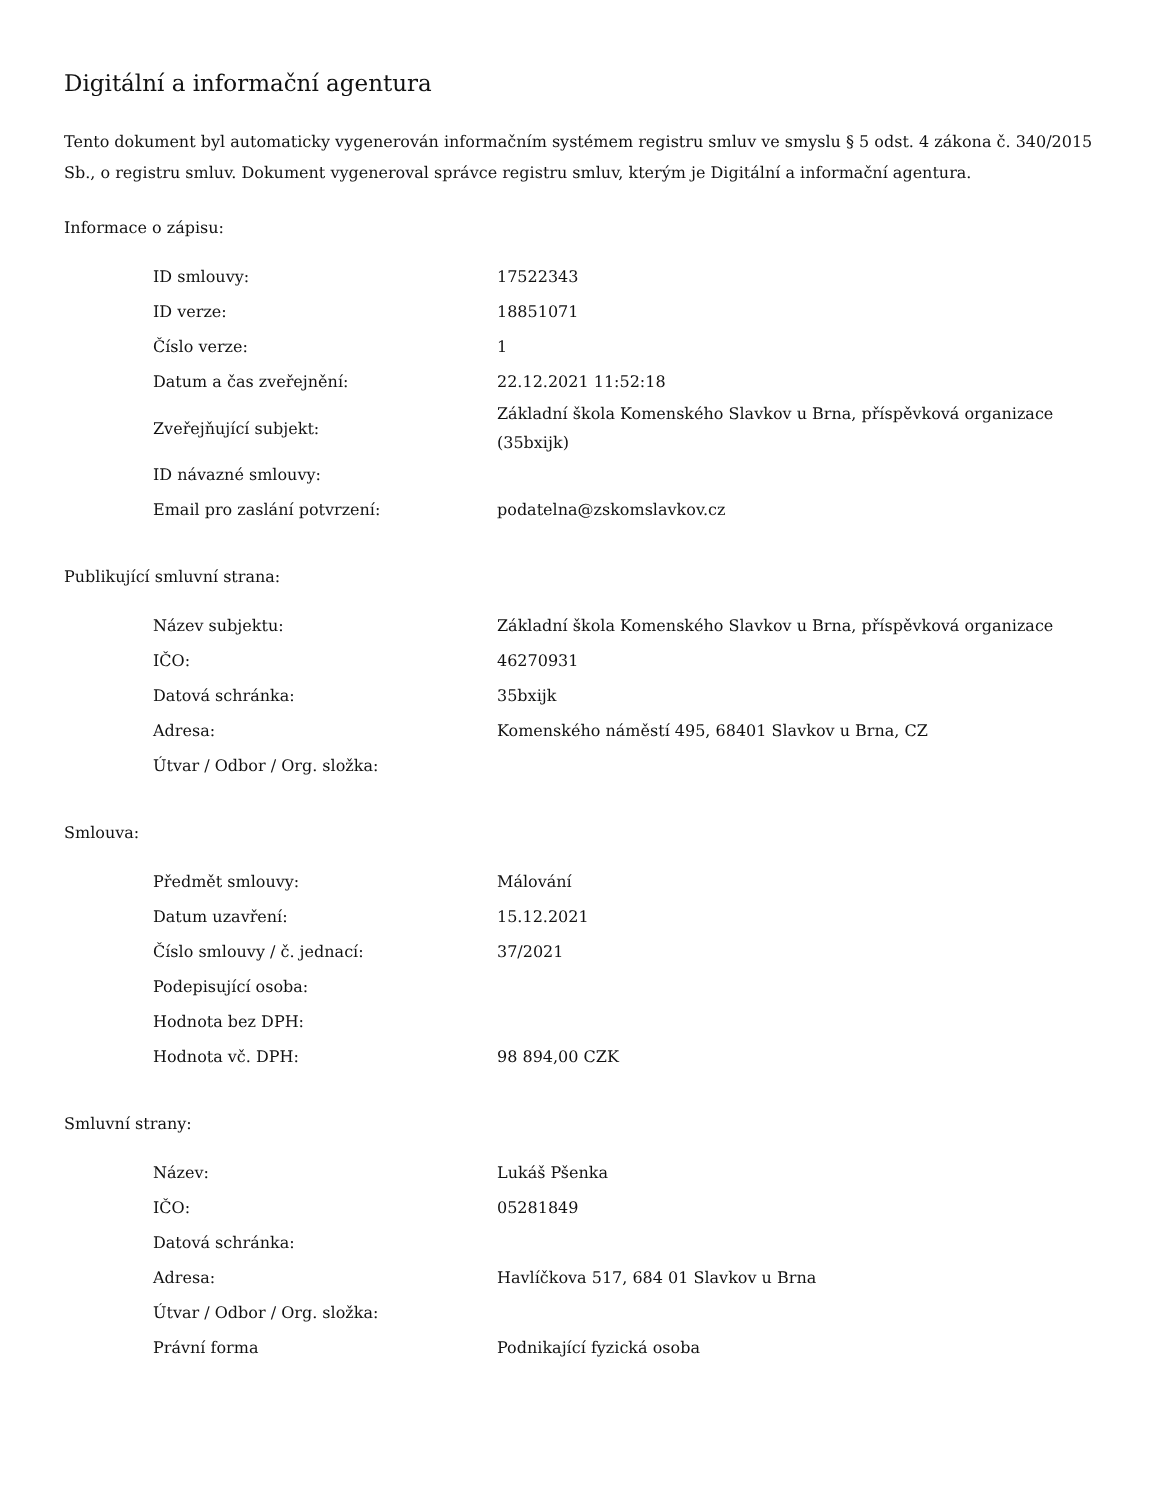Digitální a informační agentura
Tento dokument byl automaticky vygenerován informačním systémem registru smluv ve smyslu § 5 odst. 4 zákona č. 340/2015 Sb., o registru smluv. Dokument vygeneroval správce registru smluv, kterým je Digitální a informační agentura.
Informace o zápisu:
| ID smlouvy: | 17522343 |
| ID verze: | 18851071 |
| Číslo verze: | 1 |
| Datum a čas zveřejnění: | 22.12.2021 11:52:18 |
| Zveřejňující subjekt: | Základní škola Komenského Slavkov u Brna, příspěvková organizace (35bxijk) |
| ID návazné smlouvy: | |
| Email pro zaslání potvrzení: | podatelna@zskomslavkov.cz |
Publikující smluvní strana:
| Název subjektu: | Základní škola Komenského Slavkov u Brna, příspěvková organizace |
| IČO: | 46270931 |
| Datová schránka: | 35bxijk |
| Adresa: | Komenského náměstí 495, 68401 Slavkov u Brna, CZ |
| Útvar / Odbor / Org. složka: | |
Smlouva:
| Předmět smlouvy: | Málování |
| Datum uzavření: | 15.12.2021 |
| Číslo smlouvy / č. jednací: | 37/2021 |
| Podepisující osoba: | |
| Hodnota bez DPH: | |
| Hodnota vč. DPH: | 98 894,00 CZK |
Smluvní strany:
| Název: | Lukáš Pšenka |
| IČO: | 05281849 |
| Datová schránka: | |
| Adresa: | Havlíčkova 517, 684 01 Slavkov u Brna |
| Útvar / Odbor / Org. složka: | |
| Právní forma | Podnikající fyzická osoba |